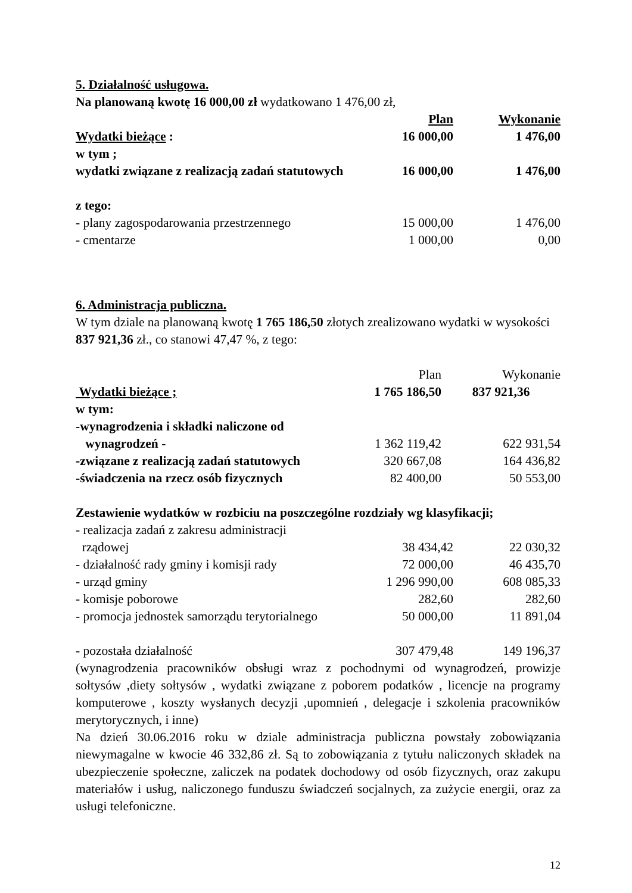5. Działalność usługowa.
Na planowaną kwotę 16 000,00 zł wydatkowano 1 476,00 zł,
| | Plan | Wykonanie |
| Wydatki bieżące : | 16 000,00 | 1 476,00 |
| w tym ; | | |
| wydatki związane z realizacją zadań statutowych | 16 000,00 | 1 476,00 |
| z tego: | | |
| - plany zagospodarowania przestrzennego | 15 000,00 | 1 476,00 |
| - cmentarze | 1 000,00 | 0,00 |
6. Administracja publiczna.
W tym dziale na planowaną kwotę 1 765 186,50 złotych zrealizowano wydatki w wysokości 837 921,36 zł., co stanowi 47,47 %, z tego:
| | Plan | Wykonanie |
| Wydatki bieżące ; | 1 765 186,50 | 837 921,36 |
| w tym: | | |
| -wynagrodzenia i składki naliczone od | | |
| wynagrodzeń - | 1 362 119,42 | 622 931,54 |
| -związane z realizacją zadań statutowych | 320 667,08 | 164 436,82 |
| -świadczenia na rzecz osób fizycznych | 82 400,00 | 50 553,00 |
Zestawienie wydatków w rozbiciu na poszczególne rozdziały wg klasyfikacji;
| - realizacja zadań z zakresu administracji | | |
| rządowej | 38 434,42 | 22 030,32 |
| - działalność rady gminy i komisji rady | 72 000,00 | 46 435,70 |
| - urząd gminy | 1 296 990,00 | 608 085,33 |
| - komisje poborowe | 282,60 | 282,60 |
| - promocja jednostek samorządu terytorialnego | 50 000,00 | 11 891,04 |
| - pozostała działalność | 307 479,48 | 149 196,37 |
(wynagrodzenia pracowników obsługi wraz z pochodnymi od wynagrodzeń, prowizje sołtysów ,diety sołtysów , wydatki związane z poborem podatków , licencje na programy komputerowe , koszty wysłanych decyzji ,upomnień , delegacje i szkolenia pracowników merytorycznych, i inne)
Na dzień 30.06.2016 roku w dziale administracja publiczna powstały zobowiązania niewymagalne w kwocie 46 332,86 zł. Są to zobowiązania z tytułu naliczonych składek na ubezpieczenie społeczne, zaliczek na podatek dochodowy od osób fizycznych, oraz zakupu materiałów i usług, naliczonego funduszu świadczeń socjalnych, za zużycie energii, oraz za usługi telefoniczne.
12